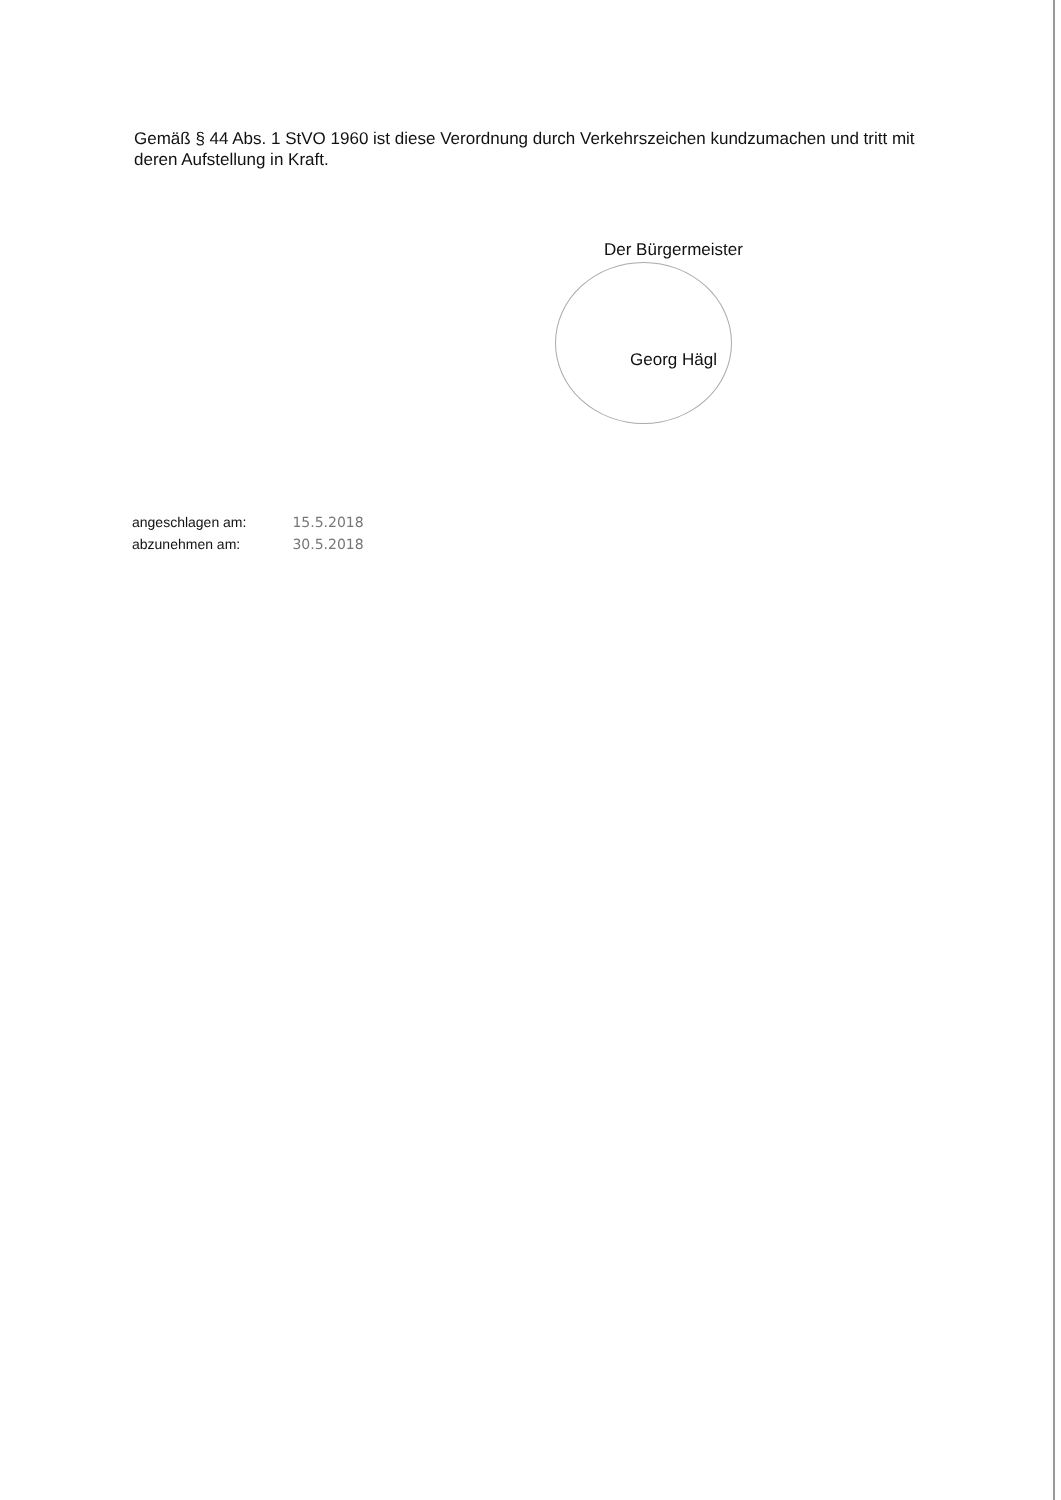Gemäß § 44 Abs. 1 StVO 1960 ist diese Verordnung durch Verkehrszeichen kundzumachen und tritt mit deren Aufstellung in Kraft.
Der Bürgermeister
Georg Hägl
| angeschlagen am: | 15.5.2018 |
| abzunehmen am: | 30.5.2018 |